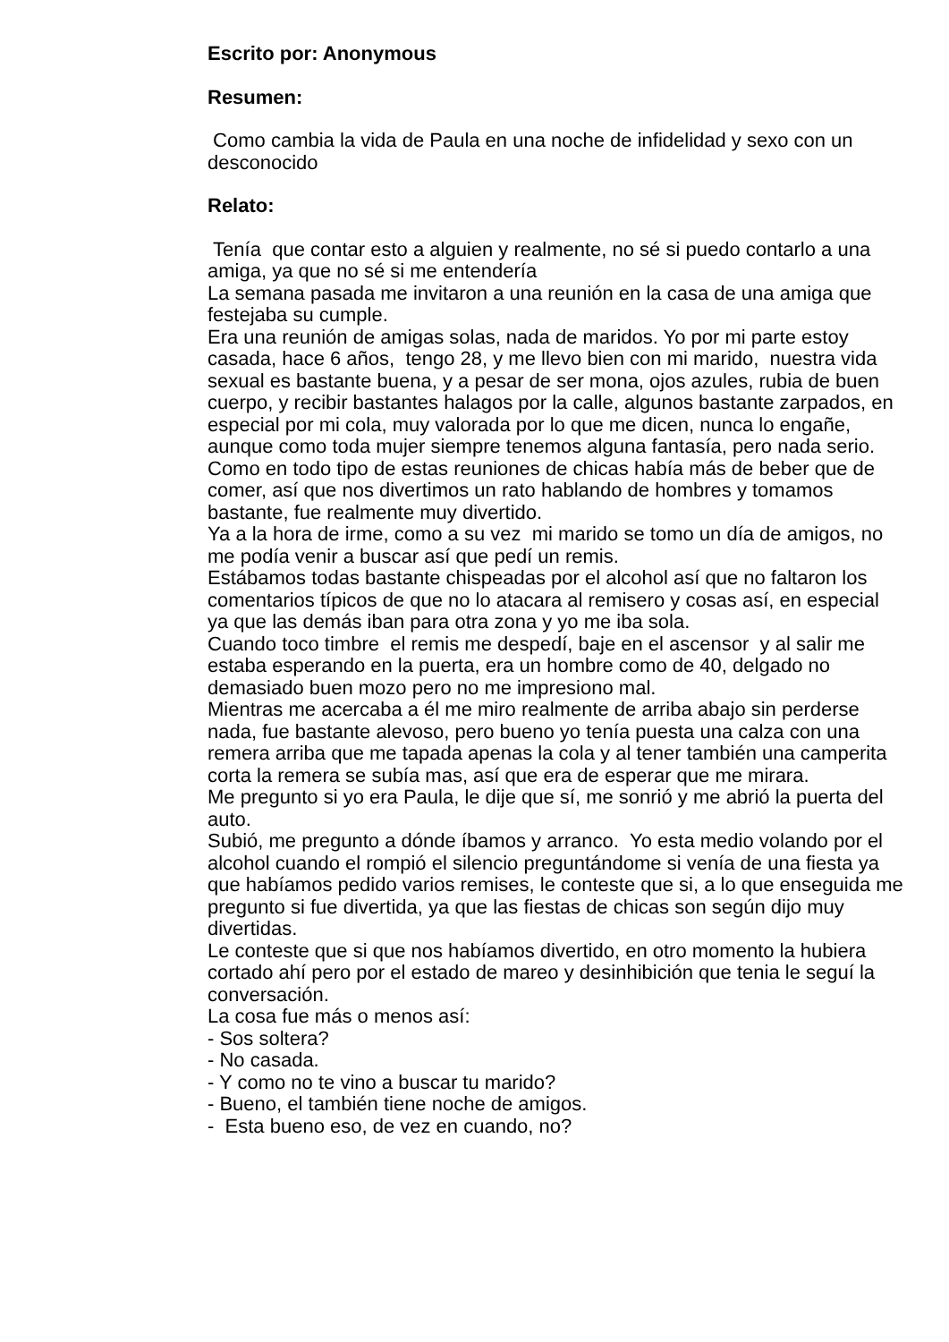Escrito por: Anonymous
Resumen:
Como cambia la vida de Paula en una noche de infidelidad y sexo con un desconocido
Relato:
Tenía que contar esto a alguien y realmente, no sé si puedo contarlo a una amiga, ya que no sé si me entendería
La semana pasada me invitaron a una reunión en la casa de una amiga que festejaba su cumple.
Era una reunión de amigas solas, nada de maridos. Yo por mi parte estoy casada, hace 6 años, tengo 28, y me llevo bien con mi marido, nuestra vida sexual es bastante buena, y a pesar de ser mona, ojos azules, rubia de buen cuerpo, y recibir bastantes halagos por la calle, algunos bastante zarpados, en especial por mi cola, muy valorada por lo que me dicen, nunca lo engañe, aunque como toda mujer siempre tenemos alguna fantasía, pero nada serio.
Como en todo tipo de estas reuniones de chicas había más de beber que de comer, así que nos divertimos un rato hablando de hombres y tomamos bastante, fue realmente muy divertido.
Ya a la hora de irme, como a su vez mi marido se tomo un día de amigos, no me podía venir a buscar así que pedí un remis.
Estábamos todas bastante chispeadas por el alcohol así que no faltaron los comentarios típicos de que no lo atacara al remisero y cosas así, en especial ya que las demás iban para otra zona y yo me iba sola.
Cuando toco timbre el remis me despedí, baje en el ascensor y al salir me estaba esperando en la puerta, era un hombre como de 40, delgado no demasiado buen mozo pero no me impresiono mal.
Mientras me acercaba a él me miro realmente de arriba abajo sin perderse nada, fue bastante alevoso, pero bueno yo tenía puesta una calza con una remera arriba que me tapada apenas la cola y al tener también una camperita corta la remera se subía mas, así que era de esperar que me mirara.
Me pregunto si yo era Paula, le dije que sí, me sonrió y me abrió la puerta del auto.
Subió, me pregunto a dónde íbamos y arranco. Yo esta medio volando por el alcohol cuando el rompió el silencio preguntándome si venía de una fiesta ya que habíamos pedido varios remises, le conteste que si, a lo que enseguida me pregunto si fue divertida, ya que las fiestas de chicas son según dijo muy divertidas.
Le conteste que si que nos habíamos divertido, en otro momento la hubiera cortado ahí pero por el estado de mareo y desinhibición que tenia le seguí la conversación.
La cosa fue más o menos así:
- Sos soltera?
- No casada.
- Y como no te vino a buscar tu marido?
- Bueno, el también tiene noche de amigos.
- Esta bueno eso, de vez en cuando, no?